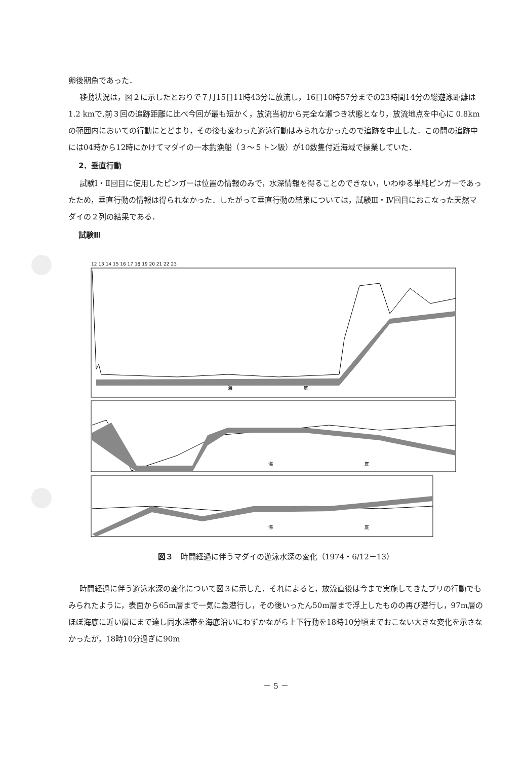卵後期魚であった．
移動状況は，図２に示したとおりで７月15日11時43分に放流し，16日10時57分までの23時間14分の総遊泳距離は 1.2 kmで,前３回の追跡距離に比べ今回が最も短かく，放流当初から完全な瀬つき状態となり，放流地点を中心に 0.8kmの範囲内においての行動にとどまり，その後も変わった遊泳行動はみられなかったので追跡を中止した．この間の追跡中には04時から12時にかけてマダイの一本釣漁船（３～５トン級）が10数隻付近海域で操業していた．
2．垂直行動
試験Ⅰ・Ⅱ回目に使用したピンガーは位置の情報のみで，水深情報を得ることのできない，いわゆる単純ピンガーであったため，垂直行動の情報は得られなかった．したがって垂直行動の結果については，試験Ⅲ・Ⅳ回目におこなった天然マダイの２列の結果である．
試験Ⅲ
12 13 14 15 16 17 18 19 20 21 22 23
海
底
海
底
海
底
図３　時間経過に伴うマダイの遊泳水深の変化（1974・6/12－13）
時間経過に伴う遊泳水深の変化について図３に示した．それによると，放流直後は今まで実施してきたブリの行動でもみられたように，表面から65m層まで一気に急潜行し，その後いったん50m層まで浮上したものの再び潜行し，97m層のほぼ海底に近い層にまで達し同水深帯を海底沿いにわずかながら上下行動を18時10分頃までおこない大きな変化を示さなかったが，18時10分過ぎに90m
－ 5 －